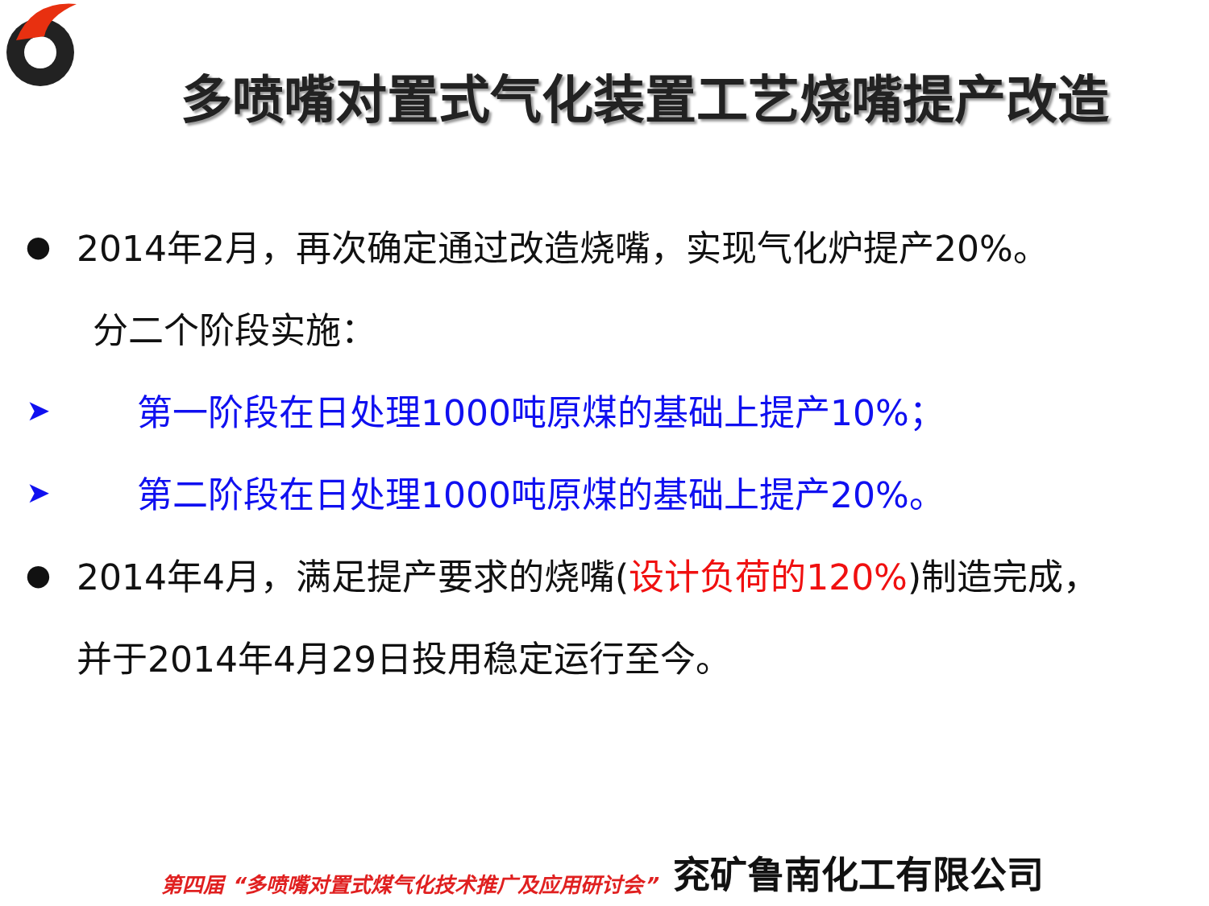多喷嘴对置式气化装置工艺烧嘴提产改造
● 2014年2月，再次确定通过改造烧嘴，实现气化炉提产20%。
分二个阶段实施：
➤ 第一阶段在日处理1000吨原煤的基础上提产10%；
➤ 第二阶段在日处理1000吨原煤的基础上提产20%。
● 2014年4月，满足提产要求的烧嘴(设计负荷的120%)制造完成，
并于2014年4月29日投用稳定运行至今。
第四届 “多喷嘴对置式煤气化技术推广及应用研讨会” 兖矿鲁南化工有限公司